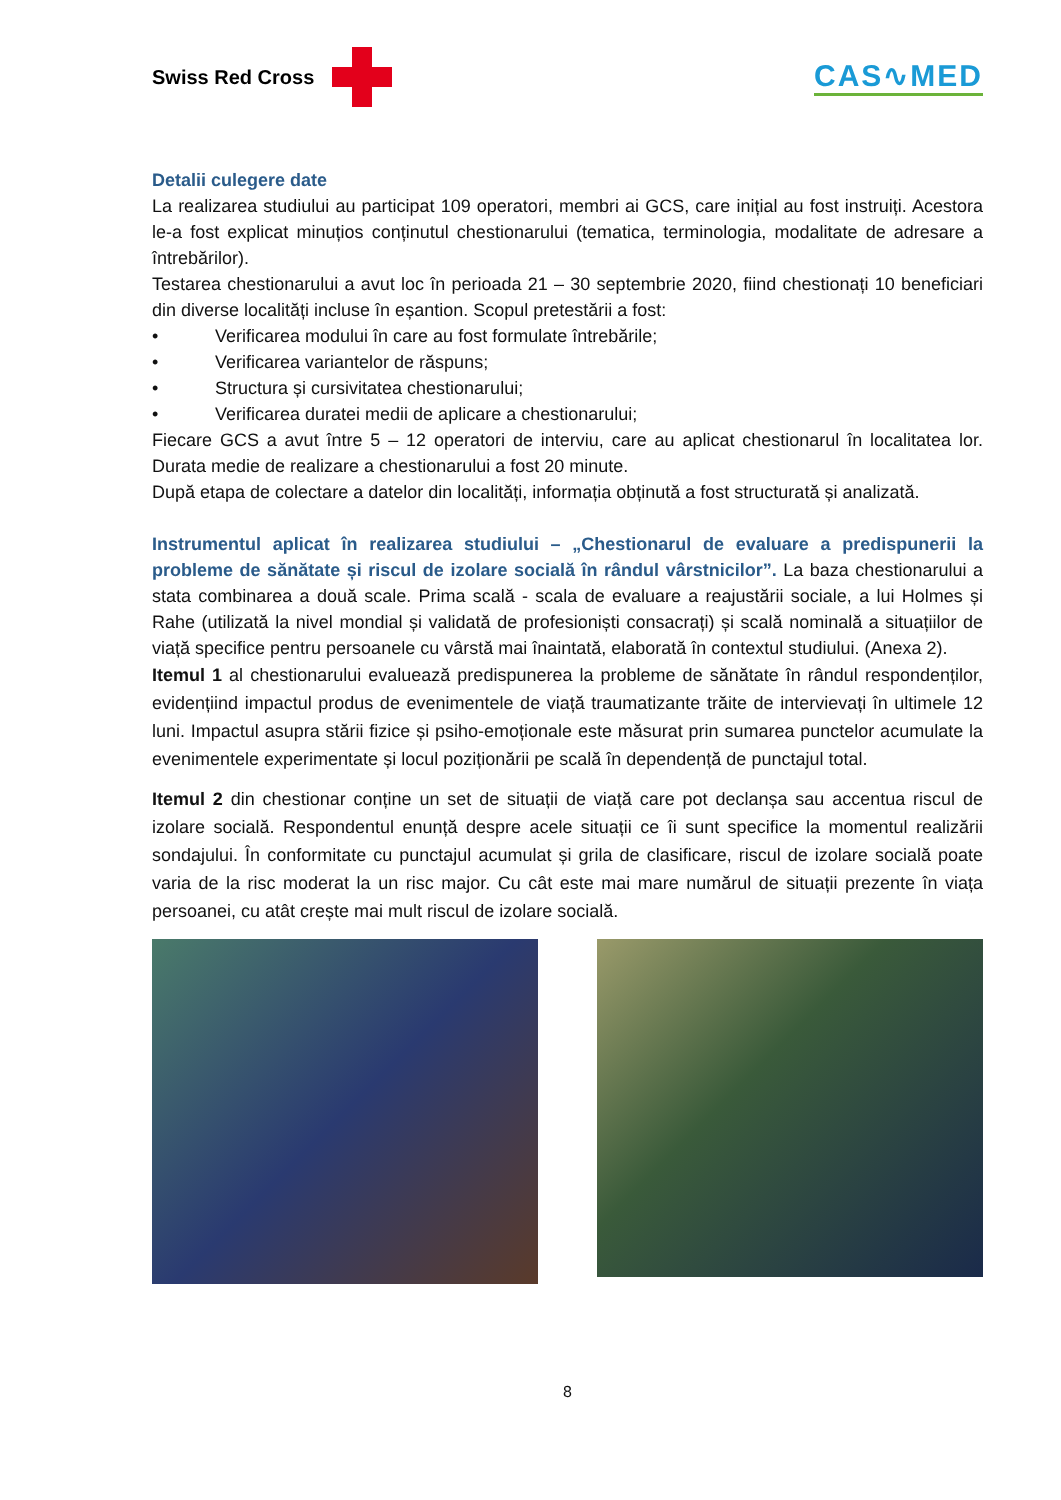Swiss Red Cross
CAS∿MED
Detalii culegere date
La realizarea studiului au participat 109 operatori, membri ai GCS, care inițial au fost instruiți. Acestora le-a fost explicat minuțios conținutul chestionarului (tematica, terminologia, modalitate de adresare a întrebărilor).
Testarea chestionarului a avut loc în perioada 21 – 30 septembrie 2020, fiind chestionați 10 beneficiari din diverse localități incluse în eșantion. Scopul pretestării a fost:
• Verificarea modului în care au fost formulate întrebările;
• Verificarea variantelor de răspuns;
• Structura și cursivitatea chestionarului;
• Verificarea duratei medii de aplicare a chestionarului;
Fiecare GCS a avut între 5 – 12 operatori de interviu, care au aplicat chestionarul în localitatea lor. Durata medie de realizare a chestionarului a fost 20 minute.
După etapa de colectare a datelor din localități, informația obținută a fost structurată și analizată.
Instrumentul aplicat în realizarea studiului – „Chestionarul de evaluare a predispunerii la probleme de sănătate și riscul de izolare socială în rândul vârstnicilor”. La baza chestionarului a stata combinarea a două scale. Prima scală - scala de evaluare a reajustării sociale, a lui Holmes și Rahe (utilizată la nivel mondial și validată de profesioniști consacrați) și scală nominală a situațiilor de viață specifice pentru persoanele cu vârstă mai înaintată, elaborată în contextul studiului. (Anexa 2).
Itemul 1 al chestionarului evaluează predispunerea la probleme de sănătate în rândul respondenților, evidențiind impactul produs de evenimentele de viață traumatizante trăite de intervievați în ultimele 12 luni. Impactul asupra stării fizice și psiho-emoționale este măsurat prin sumarea punctelor acumulate la evenimentele experimentate și locul poziționării pe scală în dependență de punctajul total.
Itemul 2 din chestionar conține un set de situații de viață care pot declanșa sau accentua riscul de izolare socială. Respondentul enunță despre acele situații ce îi sunt specifice la momentul realizării sondajului. În conformitate cu punctajul acumulat și grila de clasificare, riscul de izolare socială poate varia de la risc moderat la un risc major. Cu cât este mai mare numărul de situații prezente în viața persoanei, cu atât crește mai mult riscul de izolare socială.
8